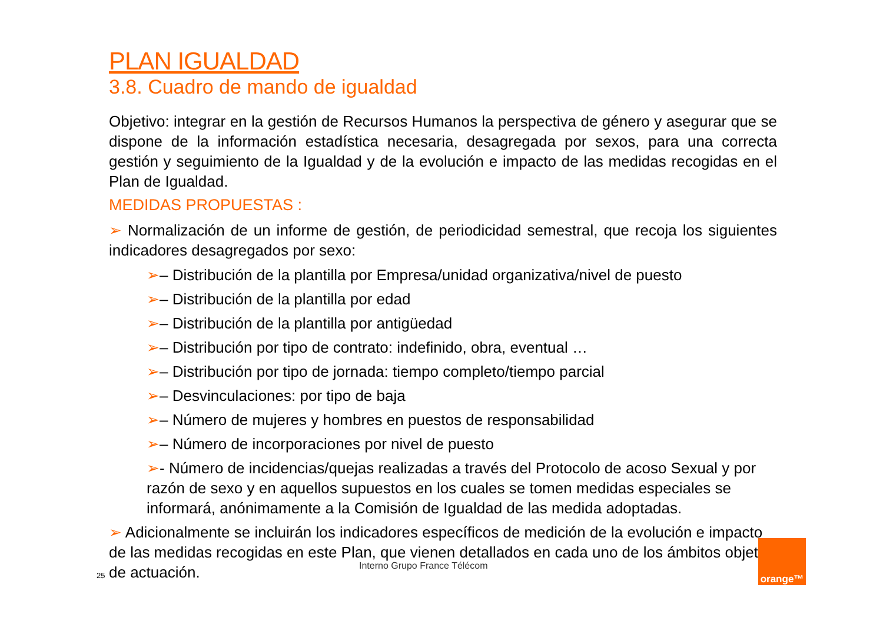PLAN IGUALDAD
3.8. Cuadro de mando de igualdad
Objetivo: integrar en la gestión de Recursos Humanos la perspectiva de género y asegurar que se dispone de la información estadística necesaria, desagregada por sexos, para una correcta gestión y seguimiento de la Igualdad y de la evolución e impacto de las medidas recogidas en el Plan de Igualdad.
MEDIDAS PROPUESTAS :
➢ Normalización de un informe de gestión, de periodicidad semestral, que recoja los siguientes indicadores desagregados por sexo:
➢– Distribución de la plantilla por Empresa/unidad organizativa/nivel de puesto
➢– Distribución de la plantilla por edad
➢– Distribución de la plantilla por antigüedad
➢– Distribución por tipo de contrato: indefinido, obra, eventual …
➢– Distribución por tipo de jornada: tiempo completo/tiempo parcial
➢– Desvinculaciones: por tipo de baja
➢– Número de mujeres y hombres en puestos de responsabilidad
➢– Número de incorporaciones por nivel de puesto
➢- Número de incidencias/quejas realizadas a través del Protocolo de acoso Sexual y por razón de sexo y en aquellos supuestos en los cuales se tomen medidas especiales se informará, anónimamente a la Comisión de Igualdad de las medida adoptadas.
➢ Adicionalmente se incluirán los indicadores específicos de medición de la evolución e impacto de las medidas recogidas en este Plan, que vienen detallados en cada uno de los ámbitos objeto de actuación.
Interno Grupo France Télécom
25
orange™